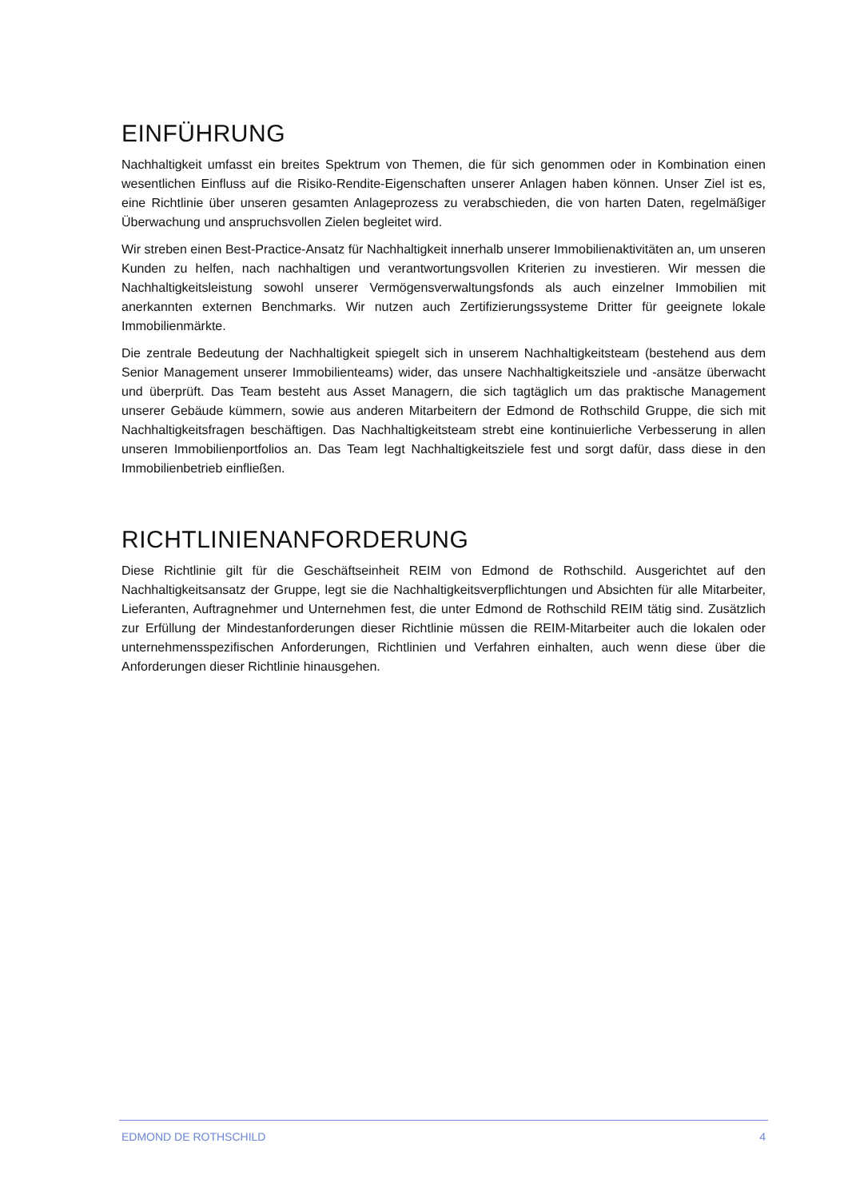EINFÜHRUNG
Nachhaltigkeit umfasst ein breites Spektrum von Themen, die für sich genommen oder in Kombination einen wesentlichen Einfluss auf die Risiko-Rendite-Eigenschaften unserer Anlagen haben können. Unser Ziel ist es, eine Richtlinie über unseren gesamten Anlageprozess zu verabschieden, die von harten Daten, regelmäßiger Überwachung und anspruchsvollen Zielen begleitet wird.
Wir streben einen Best-Practice-Ansatz für Nachhaltigkeit innerhalb unserer Immobilienaktivitäten an, um unseren Kunden zu helfen, nach nachhaltigen und verantwortungsvollen Kriterien zu investieren. Wir messen die Nachhaltigkeitsleistung sowohl unserer Vermögensverwaltungsfonds als auch einzelner Immobilien mit anerkannten externen Benchmarks. Wir nutzen auch Zertifizierungssysteme Dritter für geeignete lokale Immobilienmärkte.
Die zentrale Bedeutung der Nachhaltigkeit spiegelt sich in unserem Nachhaltigkeitsteam (bestehend aus dem Senior Management unserer Immobilienteams) wider, das unsere Nachhaltigkeitsziele und -ansätze überwacht und überprüft. Das Team besteht aus Asset Managern, die sich tagtäglich um das praktische Management unserer Gebäude kümmern, sowie aus anderen Mitarbeitern der Edmond de Rothschild Gruppe, die sich mit Nachhaltigkeitsfragen beschäftigen. Das Nachhaltigkeitsteam strebt eine kontinuierliche Verbesserung in allen unseren Immobilienportfolios an. Das Team legt Nachhaltigkeitsziele fest und sorgt dafür, dass diese in den Immobilienbetrieb einfließen.
RICHTLINIENANFORDERUNG
Diese Richtlinie gilt für die Geschäftseinheit REIM von Edmond de Rothschild. Ausgerichtet auf den Nachhaltigkeitsansatz der Gruppe, legt sie die Nachhaltigkeitsverpflichtungen und Absichten für alle Mitarbeiter, Lieferanten, Auftragnehmer und Unternehmen fest, die unter Edmond de Rothschild REIM tätig sind. Zusätzlich zur Erfüllung der Mindestanforderungen dieser Richtlinie müssen die REIM-Mitarbeiter auch die lokalen oder unternehmensspezifischen Anforderungen, Richtlinien und Verfahren einhalten, auch wenn diese über die Anforderungen dieser Richtlinie hinausgehen.
EDMOND DE ROTHSCHILD 4